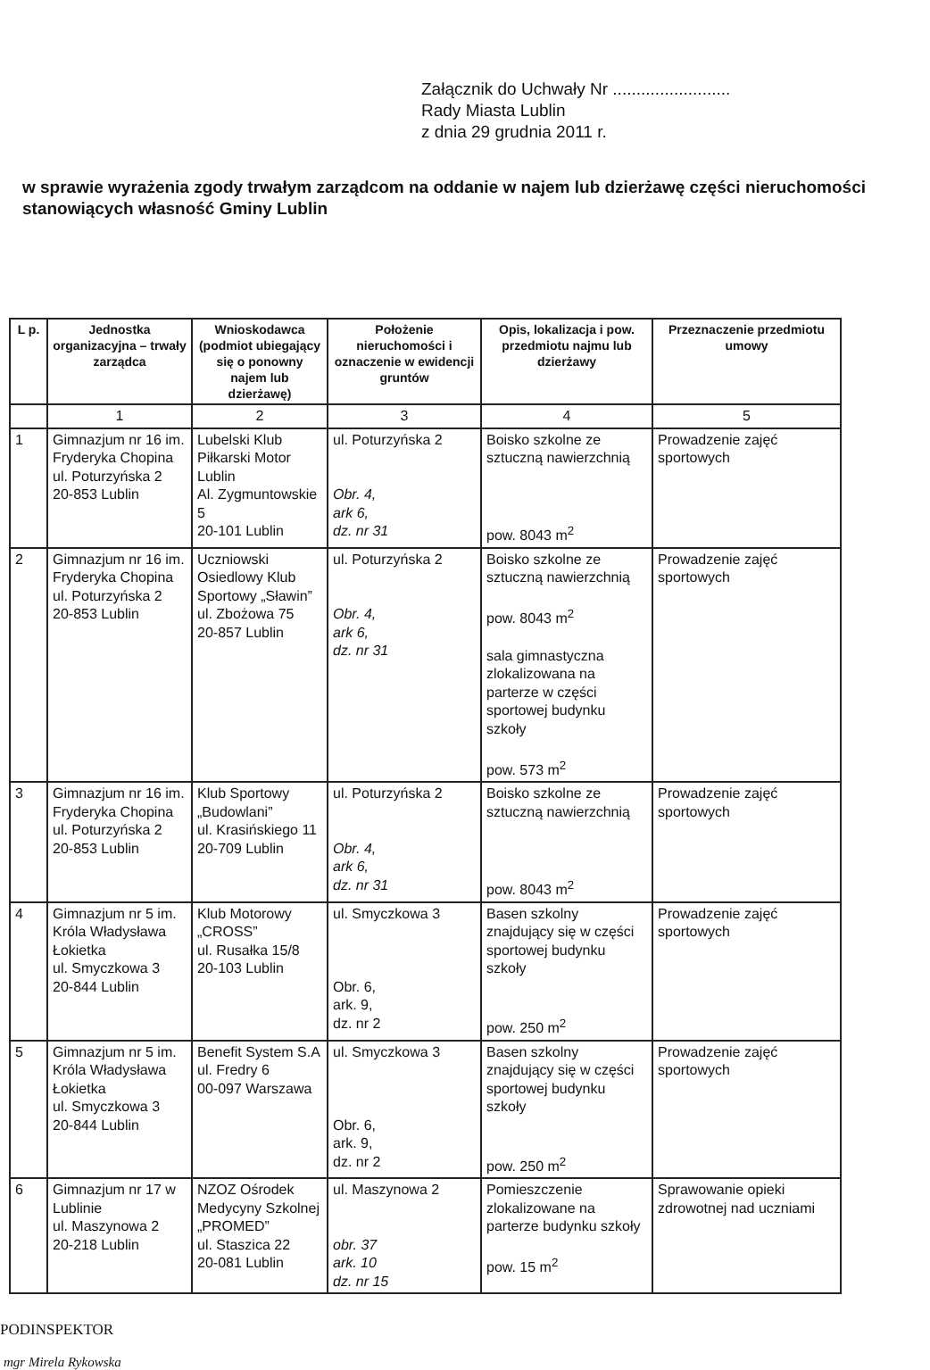Załącznik do Uchwały Nr .........................
Rady Miasta Lublin
z dnia 29 grudnia 2011 r.
w sprawie wyrażenia zgody trwałym zarządcom na oddanie w najem lub dzierżawę części nieruchomości stanowiących własność Gminy Lublin
| L p. | Jednostka organizacyjna – trwały zarządca | Wnioskodawca (podmiot ubiegający się o ponowny najem lub dzierżawę) | Położenie nieruchomości i oznaczenie w ewidencji gruntów | Opis, lokalizacja i pow. przedmiotu najmu lub dzierżawy | Przeznaczenie przedmiotu umowy |
| --- | --- | --- | --- | --- | --- |
| | 1 | 2 | 3 | 4 | 5 |
| 1 | Gimnazjum nr 16 im. Fryderyka Chopina ul. Poturzyńska 2 20-853 Lublin | Lubelski Klub Piłkarski Motor Lublin Al. Zygmuntowskie 5 20-101 Lublin | ul. Poturzyńska 2 Obr. 4, ark 6, dz. nr 31 | Boisko szkolne ze sztuczną nawierzchnią pow. 8043 m<sup>2</sup> | Prowadzenie zajęć sportowych |
| 2 | Gimnazjum nr 16 im. Fryderyka Chopina ul. Poturzyńska 2 20-853 Lublin | Uczniowski Osiedlowy Klub Sportowy „Sławin” ul. Zbożowa 75 20-857 Lublin | ul. Poturzyńska 2 Obr. 4, ark 6, dz. nr 31 | Boisko szkolne ze sztuczną nawierzchnią pow. 8043 m<sup>2</sup> sala gimnastyczna zlokalizowana na parterze w części sportowej budynku szkoły pow. 573 m<sup>2</sup> | Prowadzenie zajęć sportowych |
| 3 | Gimnazjum nr 16 im. Fryderyka Chopina ul. Poturzyńska 2 20-853 Lublin | Klub Sportowy „Budowlani” ul. Krasińskiego 11 20-709 Lublin | ul. Poturzyńska 2 Obr. 4, ark 6, dz. nr 31 | Boisko szkolne ze sztuczną nawierzchnią pow. 8043 m<sup>2</sup> | Prowadzenie zajęć sportowych |
| 4 | Gimnazjum nr 5 im. Króla Władysława Łokietka ul. Smyczkowa 3 20-844 Lublin | Klub Motorowy „CROSS” ul. Rusałka 15/8 20-103 Lublin | ul. Smyczkowa 3 Obr. 6, ark. 9, dz. nr 2 | Basen szkolny znajdujący się w części sportowej budynku szkoły pow. 250 m<sup>2</sup> | Prowadzenie zajęć sportowych |
| 5 | Gimnazjum nr 5 im. Króla Władysława Łokietka ul. Smyczkowa 3 20-844 Lublin | Benefit System S.A ul. Fredry 6 00-097 Warszawa | ul. Smyczkowa 3 Obr. 6, ark. 9, dz. nr 2 | Basen szkolny znajdujący się w części sportowej budynku szkoły pow. 250 m<sup>2</sup> | Prowadzenie zajęć sportowych |
| 6 | Gimnazjum nr 17 w Lublinie ul. Maszynowa 2 20-218 Lublin | NZOZ Ośrodek Medycyny Szkolnej „PROMED” ul. Staszica 22 20-081 Lublin | ul. Maszynowa 2 obr. 37 ark. 10 dz. nr 15 | Pomieszczenie zlokalizowane na parterze budynku szkoły pow. 15 m<sup>2</sup> | Sprawowanie opieki zdrowotnej nad uczniami |
PODINSPEKTOR
mgr Mirela Rykowska